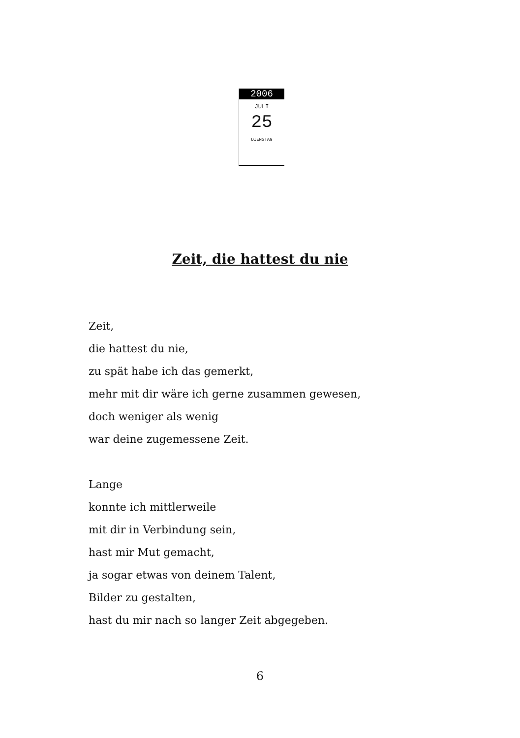2006
JULI
25
DIENSTAG
Zeit, die hattest du nie
Zeit,
die hattest du nie,
zu spät habe ich das gemerkt,
mehr mit dir wäre ich gerne zusammen gewesen,
doch weniger als wenig
war deine zugemessene Zeit.
Lange
konnte ich mittlerweile
mit dir in Verbindung sein,
hast mir Mut gemacht,
ja sogar etwas von deinem Talent,
Bilder zu gestalten,
hast du mir nach so langer Zeit abgegeben.
6